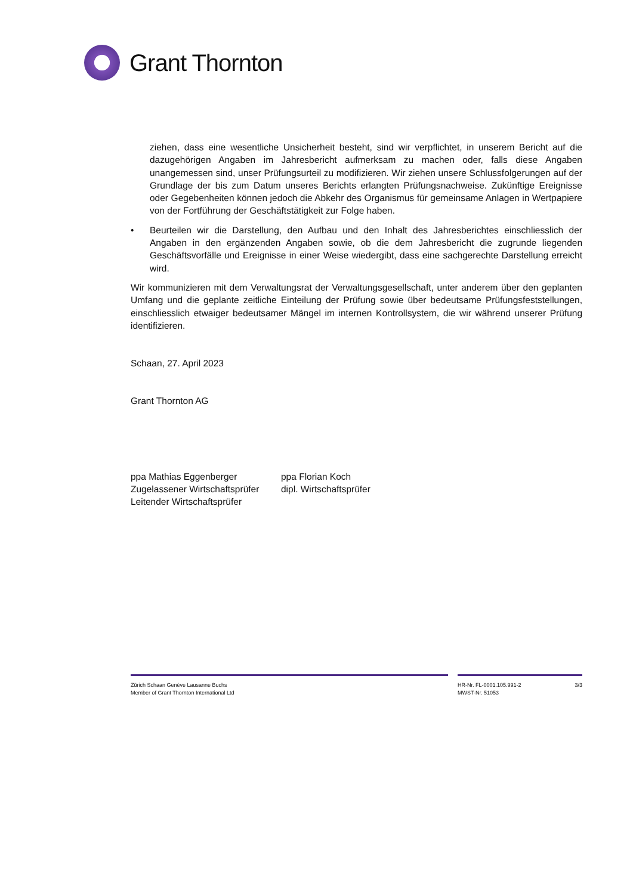Grant Thornton
ziehen, dass eine wesentliche Unsicherheit besteht, sind wir verpflichtet, in unserem Bericht auf die dazugehörigen Angaben im Jahresbericht aufmerksam zu machen oder, falls diese Angaben unangemessen sind, unser Prüfungsurteil zu modifizieren. Wir ziehen unsere Schlussfolgerungen auf der Grundlage der bis zum Datum unseres Berichts erlangten Prüfungsnachweise. Zukünftige Ereignisse oder Gegebenheiten können jedoch die Abkehr des Organismus für gemeinsame Anlagen in Wertpapiere von der Fortführung der Geschäftstätigkeit zur Folge haben.
• Beurteilen wir die Darstellung, den Aufbau und den Inhalt des Jahresberichtes einschliesslich der Angaben in den ergänzenden Angaben sowie, ob die dem Jahresbericht die zugrunde liegenden Geschäftsvorfälle und Ereignisse in einer Weise wiedergibt, dass eine sachgerechte Darstellung erreicht wird.
Wir kommunizieren mit dem Verwaltungsrat der Verwaltungsgesellschaft, unter anderem über den geplanten Umfang und die geplante zeitliche Einteilung der Prüfung sowie über bedeutsame Prüfungsfeststellungen, einschliesslich etwaiger bedeutsamer Mängel im internen Kontrollsystem, die wir während unserer Prüfung identifizieren.
Schaan, 27. April 2023
Grant Thornton AG
ppa Mathias Eggenberger
Zugelassener Wirtschaftsprüfer
Leitender Wirtschaftsprüfer
ppa Florian Koch
dipl. Wirtschaftsprüfer
Zürich Schaan Genève Lausanne Buchs
Member of Grant Thornton International Ltd
HR-Nr. FL-0001.105.991-2
MWST-Nr. 51053
3/3